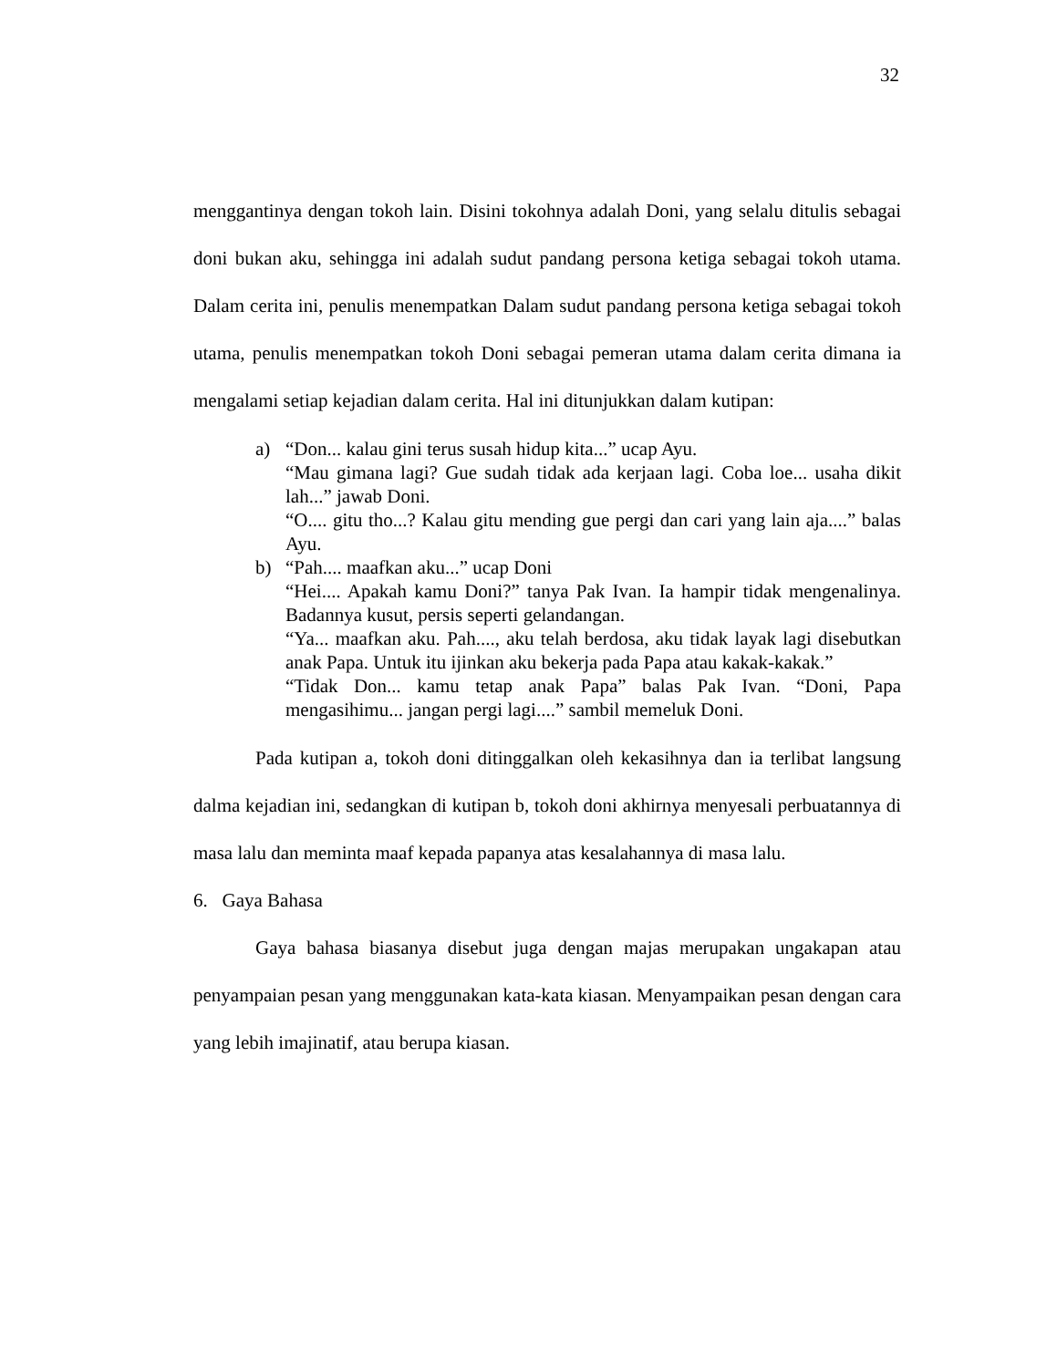32
menggantinya dengan tokoh lain. Disini tokohnya adalah Doni, yang selalu ditulis sebagai doni bukan aku, sehingga ini adalah sudut pandang persona ketiga sebagai tokoh utama. Dalam cerita ini, penulis menempatkan Dalam sudut pandang persona ketiga sebagai tokoh utama, penulis menempatkan tokoh Doni sebagai pemeran utama dalam cerita dimana ia mengalami setiap kejadian dalam cerita. Hal ini ditunjukkan dalam kutipan:
a) “Don... kalau gini terus susah hidup kita...” ucap Ayu.
“Mau gimana lagi? Gue sudah tidak ada kerjaan lagi. Coba loe... usaha dikit lah...” jawab Doni.
“O.... gitu tho...? Kalau gitu mending gue pergi dan cari yang lain aja....” balas Ayu.
b) “Pah.... maafkan aku...” ucap Doni
“Hei.... Apakah kamu Doni?” tanya Pak Ivan. Ia hampir tidak mengenalinya. Badannya kusut, persis seperti gelandangan.
“Ya... maafkan aku. Pah...., aku telah berdosa, aku tidak layak lagi disebutkan anak Papa. Untuk itu ijinkan aku bekerja pada Papa atau kakak-kakak.”
“Tidak Don... kamu tetap anak Papa” balas Pak Ivan. “Doni, Papa mengasihimu... jangan pergi lagi....” sambil memeluk Doni.
Pada kutipan a, tokoh doni ditinggalkan oleh kekasihnya dan ia terlibat langsung dalma kejadian ini, sedangkan di kutipan b, tokoh doni akhirnya menyesali perbuatannya di masa lalu dan meminta maaf kepada papanya atas kesalahannya di masa lalu.
6. Gaya Bahasa
Gaya bahasa biasanya disebut juga dengan majas merupakan ungakapan atau penyampaian pesan yang menggunakan kata-kata kiasan. Menyampaikan pesan dengan cara yang lebih imajinatif, atau berupa kiasan.